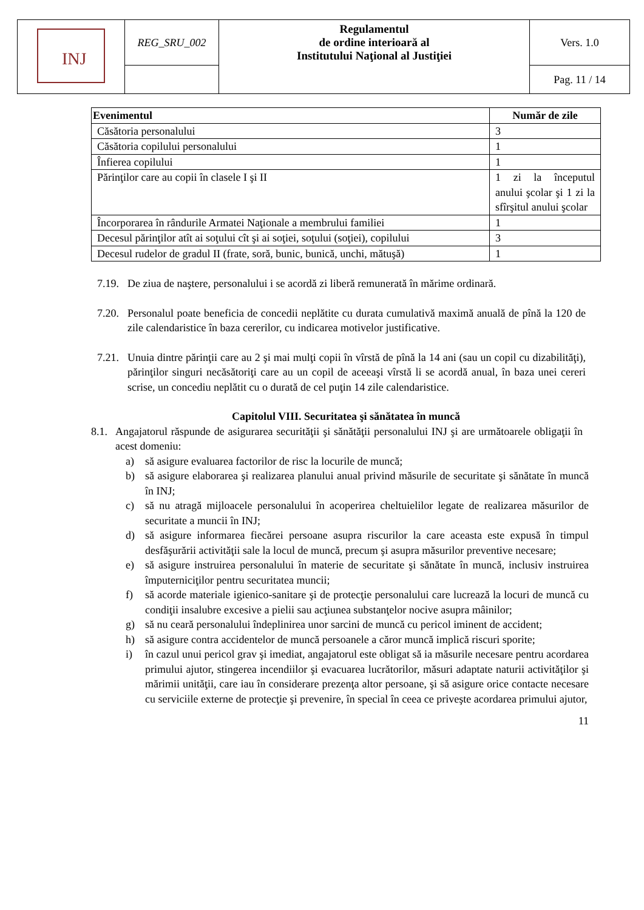| INJ | REG_SRU_002 | Regulamentul de ordine interioară al Institutului Naţional al Justiţiei | Vers. 1.0 |
| | | | Pag. 11 / 14 |
| Evenimentul | Număr de zile |
| --- | --- |
| Căsătoria personalului | 3 |
| Căsătoria copilului personalului | 1 |
| Înfierea copilului | 1 |
| Părinţilor care au copii în clasele I şi II | 1 zi la începutul anului şcolar şi 1 zi la sfîrşitul anului şcolar |
| Încorporarea în rândurile Armatei Naţionale a membrului familiei | 1 |
| Decesul părinţilor atît ai soţului cît şi ai soţiei, soţului (soţiei), copilului | 3 |
| Decesul rudelor de gradul II (frate, soră, bunic, bunică, unchi, mătuşă) | 1 |
7.19.
De ziua de naştere, personalului i se acordă zi liberă remunerată în mărime ordinară.
7.20.
Personalul poate beneficia de concedii neplătite cu durata cumulativă maximă anuală de pînă la 120 de zile calendaristice în baza cererilor, cu indicarea motivelor justificative.
7.21.
Unuia dintre părinţii care au 2 şi mai mulţi copii în vîrstă de pînă la 14 ani (sau un copil cu dizabilităţi), părinţilor singuri necăsătoriţi care au un copil de aceeaşi vîrstă li se acordă anual, în baza unei cereri scrise, un concediu neplătit cu o durată de cel puţin 14 zile calendaristice.
Capitolul VIII. Securitatea şi sănătatea în muncă
8.1.
Angajatorul răspunde de asigurarea securităţii şi sănătăţii personalului INJ şi are următoarele obligaţii în acest domeniu:
a) să asigure evaluarea factorilor de risc la locurile de muncă;
b) să asigure elaborarea şi realizarea planului anual privind măsurile de securitate şi sănătate în muncă în INJ;
c) să nu atragă mijloacele personalului în acoperirea cheltuielilor legate de realizarea măsurilor de securitate a muncii în INJ;
d) să asigure informarea fiecărei persoane asupra riscurilor la care aceasta este expusă în timpul desfăşurării activităţii sale la locul de muncă, precum şi asupra măsurilor preventive necesare;
e) să asigure instruirea personalului în materie de securitate şi sănătate în muncă, inclusiv instruirea împuterniciţilor pentru securitatea muncii;
f) să acorde materiale igienico-sanitare şi de protecţie personalului care lucrează la locuri de muncă cu condiţii insalubre excesive a pielii sau acţiunea substanţelor nocive asupra mâinilor;
g) să nu ceară personalului îndeplinirea unor sarcini de muncă cu pericol iminent de accident;
h) să asigure contra accidentelor de muncă persoanele a căror muncă implică riscuri sporite;
i) în cazul unui pericol grav şi imediat, angajatorul este obligat să ia măsurile necesare pentru acordarea primului ajutor, stingerea incendiilor şi evacuarea lucrătorilor, măsuri adaptate naturii activităţilor şi mărimii unităţii, care iau în considerare prezenţa altor persoane, şi să asigure orice contacte necesare cu serviciile externe de protecţie şi prevenire, în special în ceea ce priveşte acordarea primului ajutor,
11